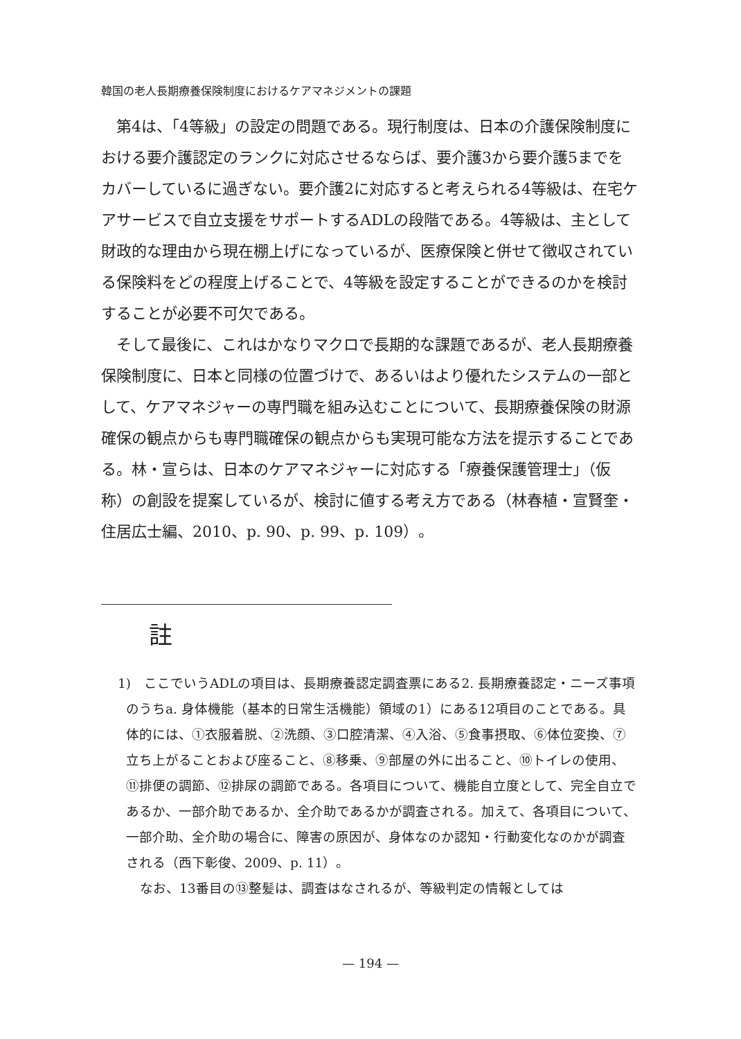韓国の老人長期療養保険制度におけるケアマネジメントの課題
第4は、「4等級」の設定の問題である。現行制度は、日本の介護保険制度における要介護認定のランクに対応させるならば、要介護3から要介護5までをカバーしているに過ぎない。要介護2に対応すると考えられる4等級は、在宅ケアサービスで自立支援をサポートするADLの段階である。4等級は、主として財政的な理由から現在棚上げになっているが、医療保険と併せて徴収されている保険料をどの程度上げることで、4等級を設定することができるのかを検討することが必要不可欠である。
そして最後に、これはかなりマクロで長期的な課題であるが、老人長期療養保険制度に、日本と同様の位置づけで、あるいはより優れたシステムの一部として、ケアマネジャーの専門職を組み込むことについて、長期療養保険の財源確保の観点からも専門職確保の観点からも実現可能な方法を提示することである。林・宣らは、日本のケアマネジャーに対応する「療養保護管理士」（仮称）の創設を提案しているが、検討に値する考え方である（林春植・宣賢奎・住居広士編、2010、p. 90、p. 99、p. 109）。
註
1)　ここでいうADLの項目は、長期療養認定調査票にある2. 長期療養認定・ニーズ事項のうちa. 身体機能（基本的日常生活機能）領域の1）にある12項目のことである。具体的には、①衣服着脱、②洗顔、③口腔清潔、④入浴、⑤食事摂取、⑥体位変換、⑦立ち上がることおよび座ること、⑧移乗、⑨部屋の外に出ること、⑩トイレの使用、⑪排便の調節、⑫排尿の調節である。各項目について、機能自立度として、完全自立であるか、一部介助であるか、全介助であるかが調査される。加えて、各項目について、一部介助、全介助の場合に、障害の原因が、身体なのか認知・行動変化なのかが調査される（西下彰俊、2009、p. 11）。
なお、13番目の⑬整髪は、調査はなされるが、等級判定の情報としては
— 194 —